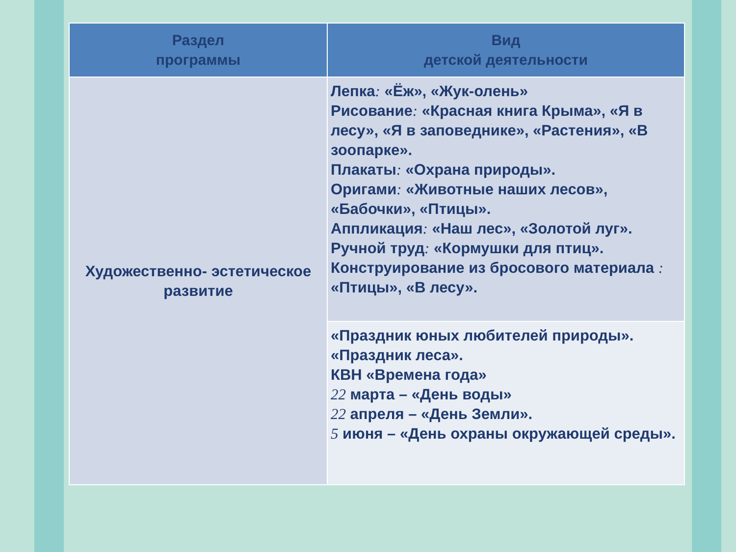| Раздел программы | Вид детской деятельности |
| --- | --- |
| Художественно- эстетическое развитие | Лепка : «Ёж», «Жук-олень» Рисование : «Красная книга Крыма», «Я в лесу», «Я в заповеднике», «Растения», «В зоопарке». Плакаты : «Охрана природы». Оригами : «Животные наших лесов», «Бабочки», «Птицы». Аппликация : «Наш лес», «Золотой луг». Ручной труд : «Кормушки для птиц». Конструирование из бросового материала : «Птицы», «В лесу». |
| | «Праздник юных любителей природы». «Праздник леса». КВН «Времена года» 22 марта – «День воды» 22 апреля – «День Земли». 5 июня – «День охраны окружающей среды». |